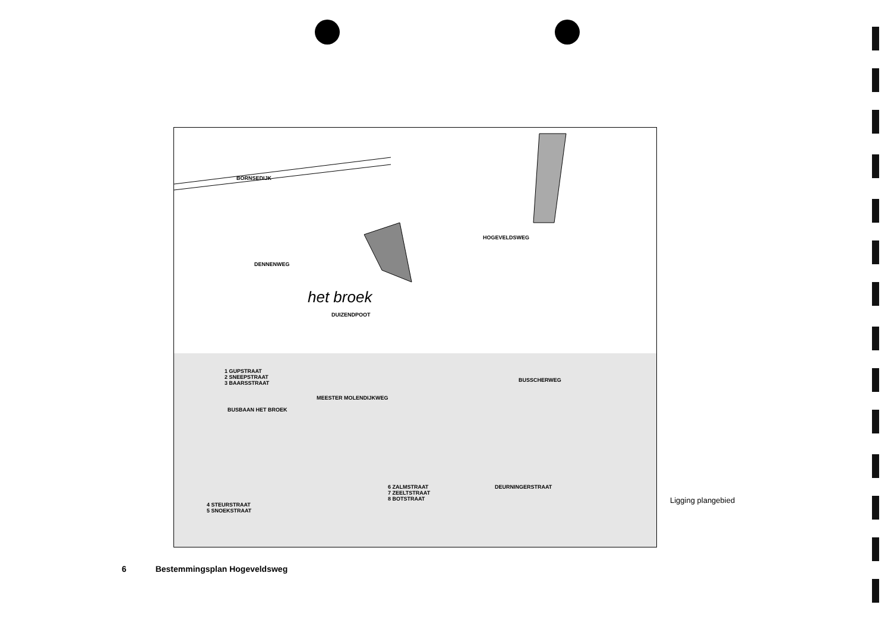BORNSEDIJK
DENNENWEG
het broek
DUIZENDPOOT
BUSSCHERWEG
MEESTER MOLENDIJKWEG
BUSBAAN HET BROEK
1 GUPSTRAAT
2 SNEEPSTRAAT
3 BAARSSTRAAT
6 ZALMSTRAAT
7 ZEELTSTRAAT
8 BOTSTRAAT
4 STEURSTRAAT
5 SNOEKSTRAAT
DEURNINGERSTRAAT
HOGEVELDSWEG
Ligging plangebied
6 Bestemmingsplan Hogeveldsweg